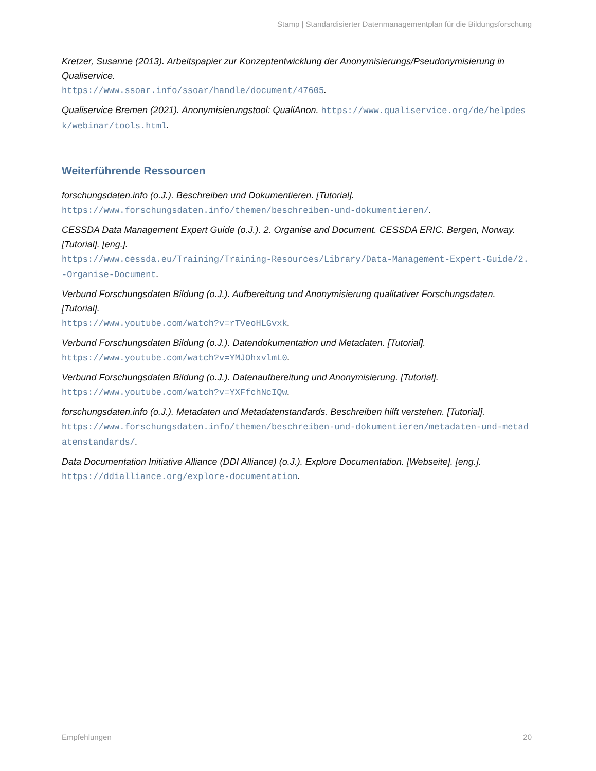Stamp | Standardisierter Datenmanagementplan für die Bildungsforschung
Kretzer, Susanne (2013). Arbeitspapier zur Konzeptentwicklung der Anonymisierungs/Pseudonymisierung in Qualiservice.
https://www.ssoar.info/ssoar/handle/document/47605.
Qualiservice Bremen (2021). Anonymisierungstool: QualiAnon. https://www.qualiservice.org/de/helpdesk/webinar/tools.html.
Weiterführende Ressourcen
forschungsdaten.info (o.J.). Beschreiben und Dokumentieren. [Tutorial].
https://www.forschungsdaten.info/themen/beschreiben-und-dokumentieren/.
CESSDA Data Management Expert Guide (o.J.). 2. Organise and Document. CESSDA ERIC. Bergen, Norway. [Tutorial]. [eng.].
https://www.cessda.eu/Training/Training-Resources/Library/Data-Management-Expert-Guide/2.-Organise-Document.
Verbund Forschungsdaten Bildung (o.J.). Aufbereitung und Anonymisierung qualitativer Forschungsdaten. [Tutorial].
https://www.youtube.com/watch?v=rTVeoHLGvxk.
Verbund Forschungsdaten Bildung (o.J.). Datendokumentation und Metadaten. [Tutorial].
https://www.youtube.com/watch?v=YMJOhxvlmL0.
Verbund Forschungsdaten Bildung (o.J.). Datenaufbereitung und Anonymisierung. [Tutorial].
https://www.youtube.com/watch?v=YXFfchNcIQw.
forschungsdaten.info (o.J.). Metadaten und Metadatenstandards. Beschreiben hilft verstehen. [Tutorial].
https://www.forschungsdaten.info/themen/beschreiben-und-dokumentieren/metadaten-und-metadatenstandards/.
Data Documentation Initiative Alliance (DDI Alliance) (o.J.). Explore Documentation. [Webseite]. [eng.].
https://ddialliance.org/explore-documentation.
Empfehlungen 20